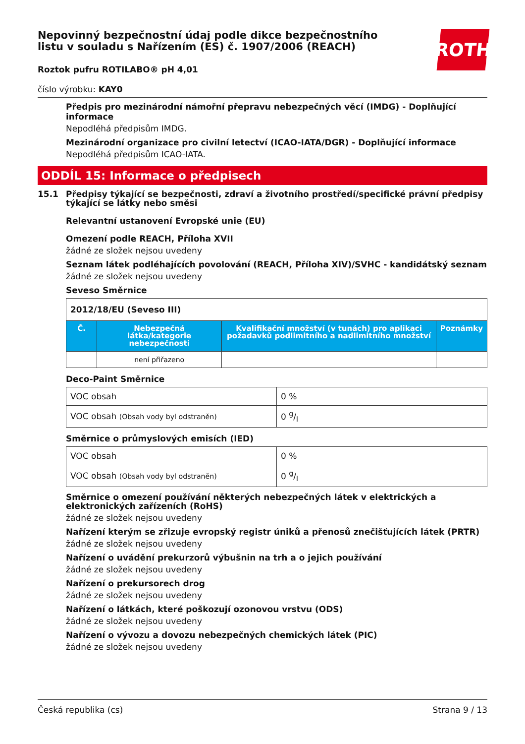Nepovinný bezpečnostní údaj podle dikce bezpečnostního
listu v souladu s Nařízením (ES) č. 1907/2006 (REACH)
Roztok pufru ROTILABO® pH 4,01
číslo výrobku: KAY0
ROTH
Předpis pro mezinárodní námořní přepravu nebezpečných věcí (IMDG) - Doplňující informace
Nepodléhá předpisům IMDG.
Mezinárodní organizace pro civilní letectví (ICAO-IATA/DGR) - Doplňující informace
Nepodléhá předpisům ICAO-IATA.
ODDÍL 15: Informace o předpisech
15.1 Předpisy týkající se bezpečnosti, zdraví a životního prostředí/specifické právní předpisy týkající se látky nebo směsi
Relevantní ustanovení Evropské unie (EU)
Omezení podle REACH, Příloha XVII
žádné ze složek nejsou uvedeny
Seznam látek podléhajících povolování (REACH, Příloha XIV)/SVHC - kandidátský seznam
žádné ze složek nejsou uvedeny
Seveso Směrnice
| 2012/18/EU (Seveso III) | | | |
| Č. | Nebezpečná látka/kategorie nebezpečnosti | Kvalifikační množství (v tunách) pro aplikaci požadavků podlimitního a nadlimitního množství | Poznámky |
| | není přiřazeno | | |
Deco-Paint Směrnice
| VOC obsah | 0 % |
| VOC obsah (Obsah vody byl odstraněn) | 0 g/l |
Směrnice o průmyslových emisích (IED)
| VOC obsah | 0 % |
| VOC obsah (Obsah vody byl odstraněn) | 0 g/l |
Směrnice o omezení používání některých nebezpečných látek v elektrických a elektronických zařízeních (RoHS)
žádné ze složek nejsou uvedeny
Nařízení kterým se zřizuje evropský registr úniků a přenosů znečišťujících látek (PRTR)
žádné ze složek nejsou uvedeny
Nařízení o uvádění prekurzorů výbušnin na trh a o jejich používání
žádné ze složek nejsou uvedeny
Nařízení o prekursorech drog
žádné ze složek nejsou uvedeny
Nařízení o látkách, které poškozují ozonovou vrstvu (ODS)
žádné ze složek nejsou uvedeny
Nařízení o vývozu a dovozu nebezpečných chemických látek (PIC)
žádné ze složek nejsou uvedeny
Česká republika (cs) Strana 9 / 13